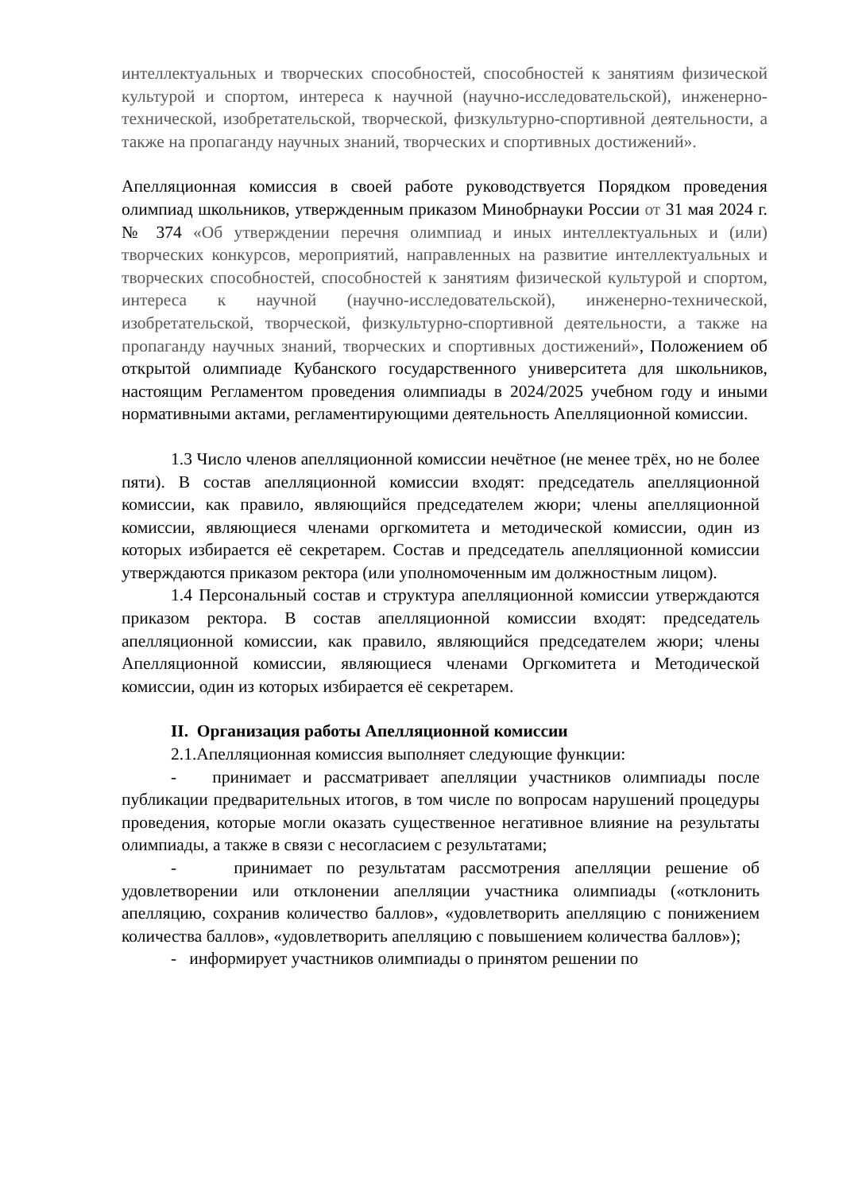интеллектуальных и творческих способностей, способностей к занятиям физической культурой и спортом, интереса к научной (научно-исследовательской), инженерно-технической, изобретательской, творческой, физкультурно-спортивной деятельности, а также на пропаганду научных знаний, творческих и спортивных достижений».
Апелляционная комиссия в своей работе руководствуется Порядком проведения олимпиад школьников, утвержденным приказом Минобрнауки России от 31 мая 2024 г. № 374 «Об утверждении перечня олимпиад и иных интеллектуальных и (или) творческих конкурсов, мероприятий, направленных на развитие интеллектуальных и творческих способностей, способностей к занятиям физической культурой и спортом, интереса к научной (научно-исследовательской), инженерно-технической, изобретательской, творческой, физкультурно-спортивной деятельности, а также на пропаганду научных знаний, творческих и спортивных достижений», Положением об открытой олимпиаде Кубанского государственного университета для школьников, настоящим Регламентом проведения олимпиады в 2024/2025 учебном году и иными нормативными актами, регламентирующими деятельность Апелляционной комиссии.
1.3 Число членов апелляционной комиссии нечётное (не менее трёх, но не более пяти). В состав апелляционной комиссии входят: председатель апелляционной комиссии, как правило, являющийся председателем жюри; члены апелляционной комиссии, являющиеся членами оргкомитета и методической комиссии, один из которых избирается её секретарем. Состав и председатель апелляционной комиссии утверждаются приказом ректора (или уполномоченным им должностным лицом).
1.4 Персональный состав и структура апелляционной комиссии утверждаются приказом ректора. В состав апелляционной комиссии входят: председатель апелляционной комиссии, как правило, являющийся председателем жюри; члены Апелляционной комиссии, являющиеся членами Оргкомитета и Методической комиссии, один из которых избирается её секретарем.
II. Организация работы Апелляционной комиссии
2.1.Апелляционная комиссия выполняет следующие функции:
- принимает и рассматривает апелляции участников олимпиады после публикации предварительных итогов, в том числе по вопросам нарушений процедуры проведения, которые могли оказать существенное негативное влияние на результаты олимпиады, а также в связи с несогласием с результатами;
- принимает по результатам рассмотрения апелляции решение об удовлетворении или отклонении апелляции участника олимпиады («отклонить апелляцию, сохранив количество баллов», «удовлетворить апелляцию с понижением количества баллов», «удовлетворить апелляцию с повышением количества баллов»);
- информирует участников олимпиады о принятом решении по